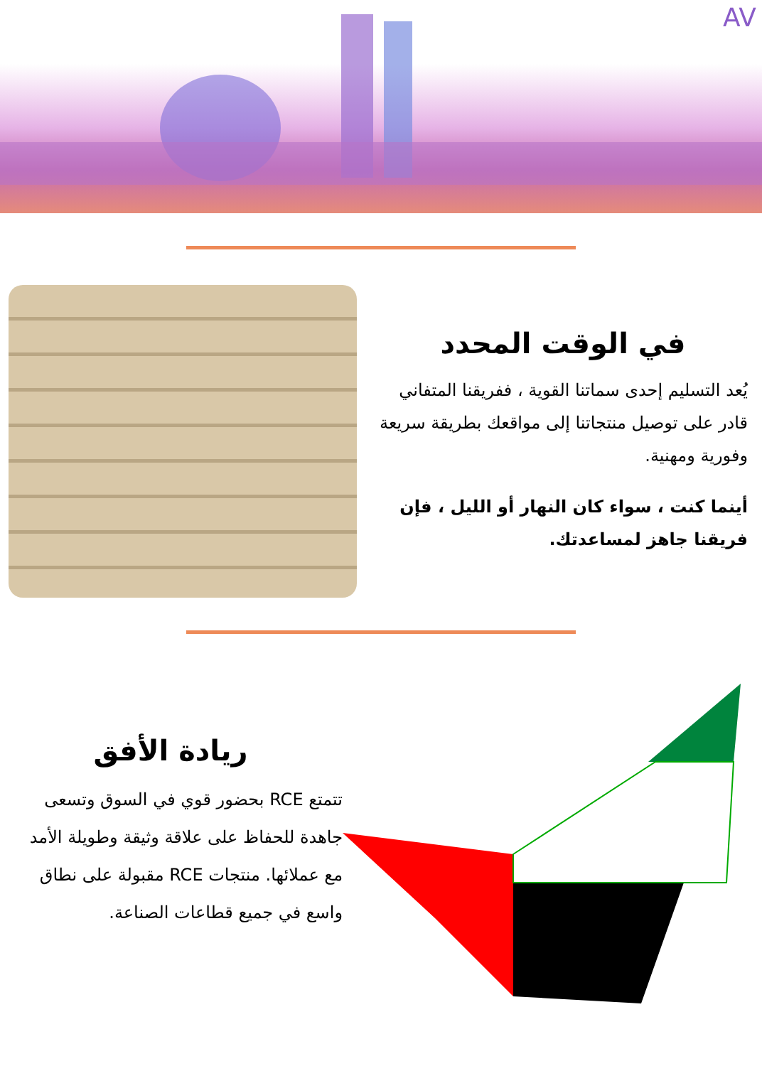AV
في الوقت المحدد
يُعد التسليم إحدى سماتنا القوية ، ففريقنا المتفاني قادر على توصيل منتجاتنا إلى مواقعك بطريقة سريعة وفورية ومهنية.
أينما كنت ، سواء كان النهار أو الليل ، فإن فريقنا جاهز لمساعدتك.
ريادة الأفق
تتمتع RCE بحضور قوي في السوق وتسعى جاهدة للحفاظ على علاقة وثيقة وطويلة الأمد مع عملائها. منتجات RCE مقبولة على نطاق واسع في جميع قطاعات الصناعة.